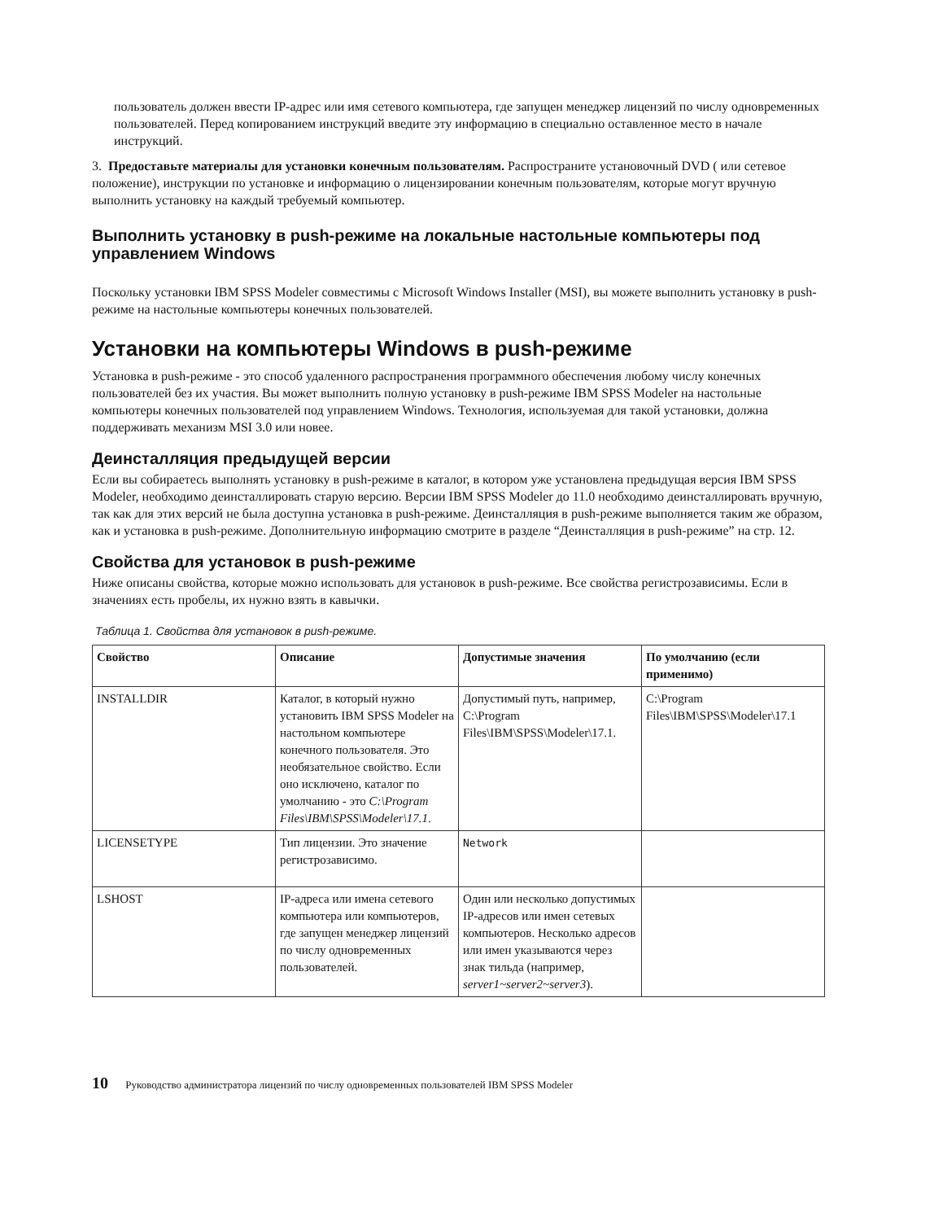пользователь должен ввести IP-адрес или имя сетевого компьютера, где запущен менеджер лицензий по числу одновременных пользователей. Перед копированием инструкций введите эту информацию в специально оставленное место в начале инструкций.
3. Предоставьте материалы для установки конечным пользователям. Распространите установочный DVD ( или сетевое положение), инструкции по установке и информацию о лицензировании конечным пользователям, которые могут вручную выполнить установку на каждый требуемый компьютер.
Выполнить установку в push-режиме на локальные настольные компьютеры под управлением Windows
Поскольку установки IBM SPSS Modeler совместимы с Microsoft Windows Installer (MSI), вы можете выполнить установку в push-режиме на настольные компьютеры конечных пользователей.
Установки на компьютеры Windows в push-режиме
Установка в push-режиме - это способ удаленного распространения программного обеспечения любому числу конечных пользователей без их участия. Вы может выполнить полную установку в push-режиме IBM SPSS Modeler на настольные компьютеры конечных пользователей под управлением Windows. Технология, используемая для такой установки, должна поддерживать механизм MSI 3.0 или новее.
Деинсталляция предыдущей версии
Если вы собираетесь выполнять установку в push-режиме в каталог, в котором уже установлена предыдущая версия IBM SPSS Modeler, необходимо деинсталлировать старую версию. Версии IBM SPSS Modeler до 11.0 необходимо деинсталлировать вручную, так как для этих версий не была доступна установка в push-режиме. Деинсталляция в push-режиме выполняется таким же образом, как и установка в push-режиме. Дополнительную информацию смотрите в разделе “Деинсталляция в push-режиме” на стр. 12.
Свойства для установок в push-режиме
Ниже описаны свойства, которые можно использовать для установок в push-режиме. Все свойства регистрозависимы. Если в значениях есть пробелы, их нужно взять в кавычки.
Таблица 1. Свойства для установок в push-режиме.
| Свойство | Описание | Допустимые значения | По умолчанию (если применимо) |
| --- | --- | --- | --- |
| INSTALLDIR | Каталог, в который нужно установить IBM SPSS Modeler на настольном компьютере конечного пользователя. Это необязательное свойство. Если оно исключено, каталог по умолчанию - это C:\Program Files\IBM\SPSS\Modeler\17.1 . | Допустимый путь, например, C:\Program Files\IBM\SPSS\Modeler\17.1. | C:\Program Files\IBM\SPSS\Modeler\17.1 |
| LICENSETYPE | Тип лицензии. Это значение регистрозависимо. | Network | |
| LSHOST | IP-адреса или имена сетевого компьютера или компьютеров, где запущен менеджер лицензий по числу одновременных пользователей. | Один или несколько допустимых IP-адресов или имен сетевых компьютеров. Несколько адресов или имен указываются через знак тильда (например, server1~server2~server3 ). | |
10 Руководство администратора лицензий по числу одновременных пользователей IBM SPSS Modeler